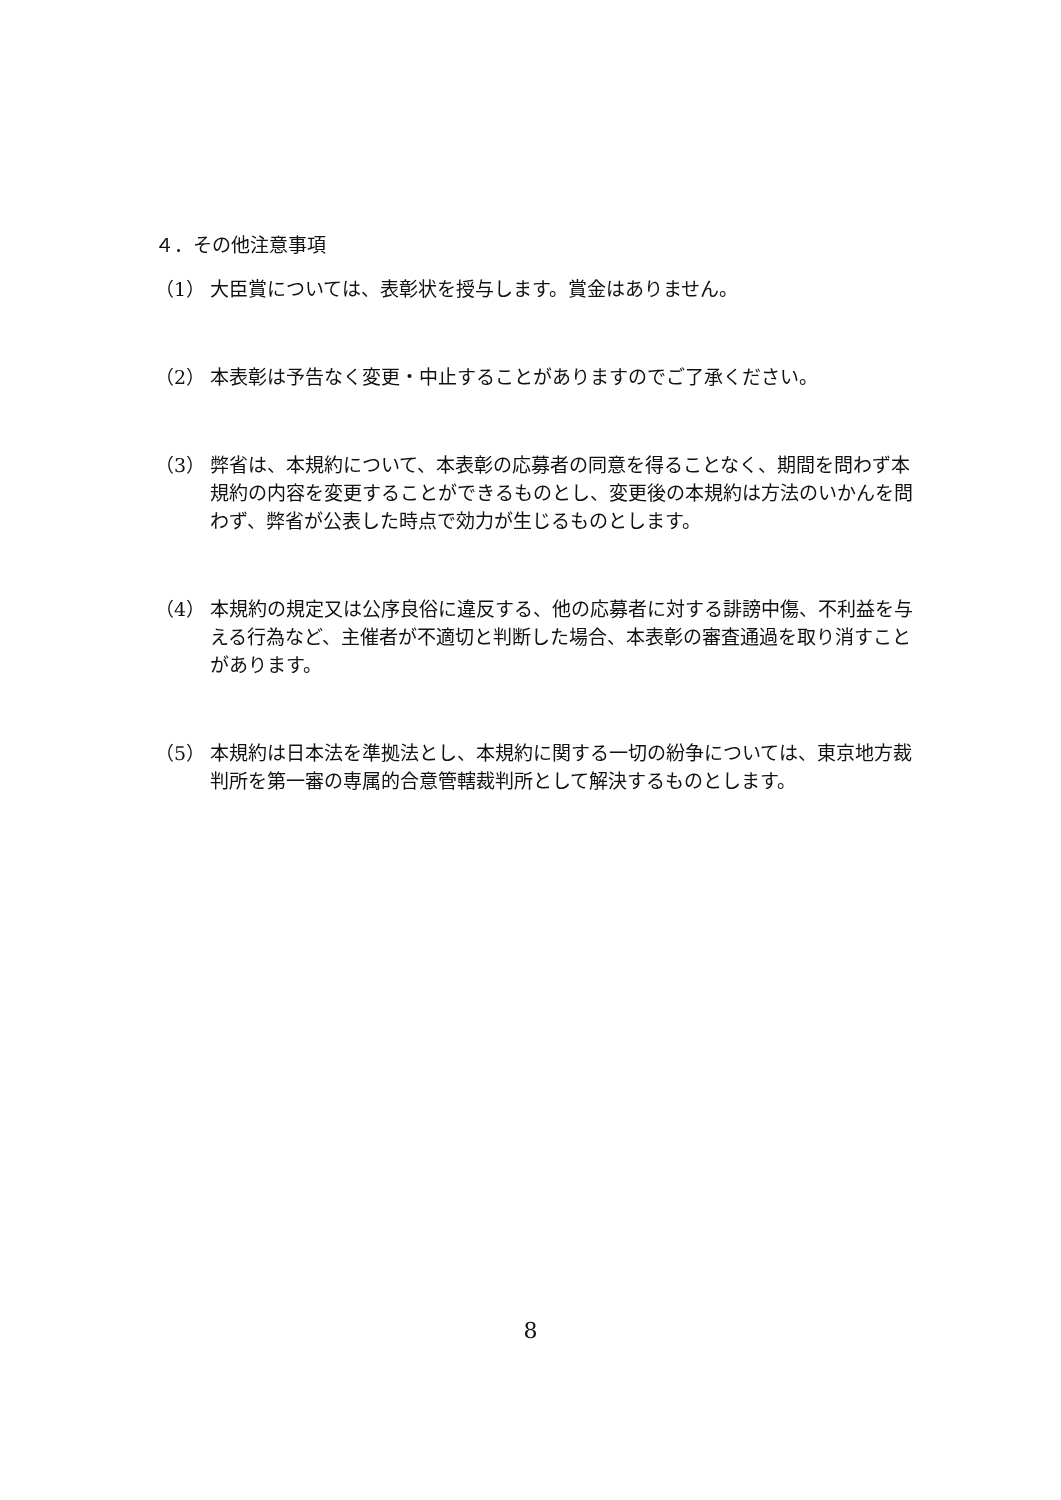４．その他注意事項
（1） 大臣賞については、表彰状を授与します。賞金はありません。
（2） 本表彰は予告なく変更・中止することがありますのでご了承ください。
（3） 弊省は、本規約について、本表彰の応募者の同意を得ることなく、期間を問わず本規約の内容を変更することができるものとし、変更後の本規約は方法のいかんを問わず、弊省が公表した時点で効力が生じるものとします。
（4） 本規約の規定又は公序良俗に違反する、他の応募者に対する誹謗中傷、不利益を与える行為など、主催者が不適切と判断した場合、本表彰の審査通過を取り消すことがあります。
（5） 本規約は日本法を準拠法とし、本規約に関する一切の紛争については、東京地方裁判所を第一審の専属的合意管轄裁判所として解決するものとします。
8